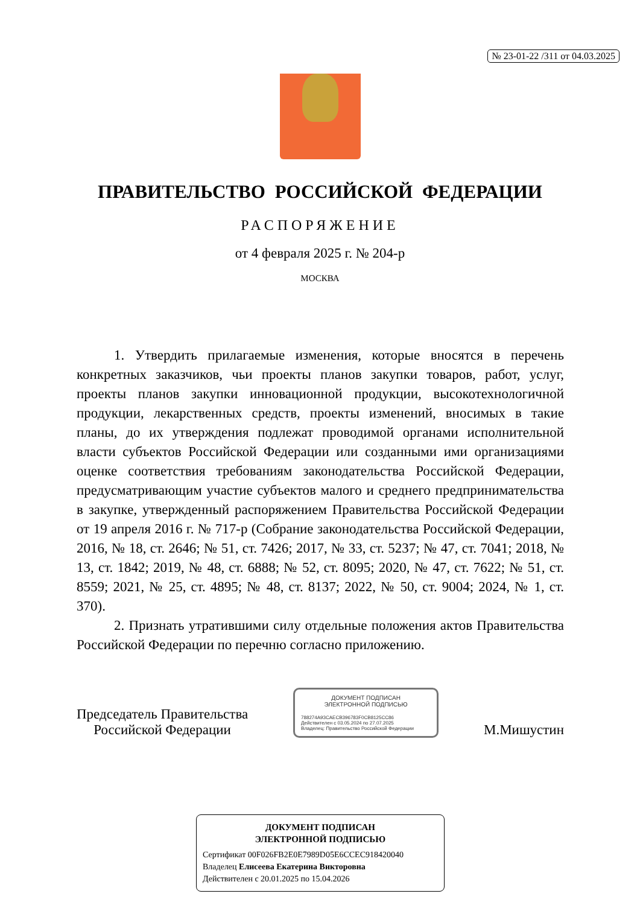№ 23-01-22 /311 от 04.03.2025
ПРАВИТЕЛЬСТВО РОССИЙСКОЙ ФЕДЕРАЦИИ
РАСПОРЯЖЕНИЕ
от 4 февраля 2025 г. № 204-р
МОСКВА
1. Утвердить прилагаемые изменения, которые вносятся в перечень конкретных заказчиков, чьи проекты планов закупки товаров, работ, услуг, проекты планов закупки инновационной продукции, высокотехнологичной продукции, лекарственных средств, проекты изменений, вносимых в такие планы, до их утверждения подлежат проводимой органами исполнительной власти субъектов Российской Федерации или созданными ими организациями оценке соответствия требованиям законодательства Российской Федерации, предусматривающим участие субъектов малого и среднего предпринимательства в закупке, утвержденный распоряжением Правительства Российской Федерации от 19 апреля 2016 г. № 717-р (Собрание законодательства Российской Федерации, 2016, № 18, ст. 2646; № 51, ст. 7426; 2017, № 33, ст. 5237; № 47, ст. 7041; 2018, № 13, ст. 1842; 2019, № 48, ст. 6888; № 52, ст. 8095; 2020, № 47, ст. 7622; № 51, ст. 8559; 2021, № 25, ст. 4895; № 48, ст. 8137; 2022, № 50, ст. 9004; 2024, № 1, ст. 370).
2. Признать утратившими силу отдельные положения актов Правительства Российской Федерации по перечню согласно приложению.
Председатель Правительства
Российской Федерации
ДОКУМЕНТ ПОДПИСАН
ЭЛЕКТРОННОЙ ПОДПИСЬЮ
788274A93CAECB396783F0CB8125CC86
Действителен с 03.05.2024 по 27.07.2025
Владелец: Правительство Российской Федерации
М.Мишустин
ДОКУМЕНТ ПОДПИСАН
ЭЛЕКТРОННОЙ ПОДПИСЬЮ
Сертификат 00F026FB2E0E7989D05E6CCEC918420040
Владелец Елисеева Екатерина Викторовна
Действителен с 20.01.2025 по 15.04.2026